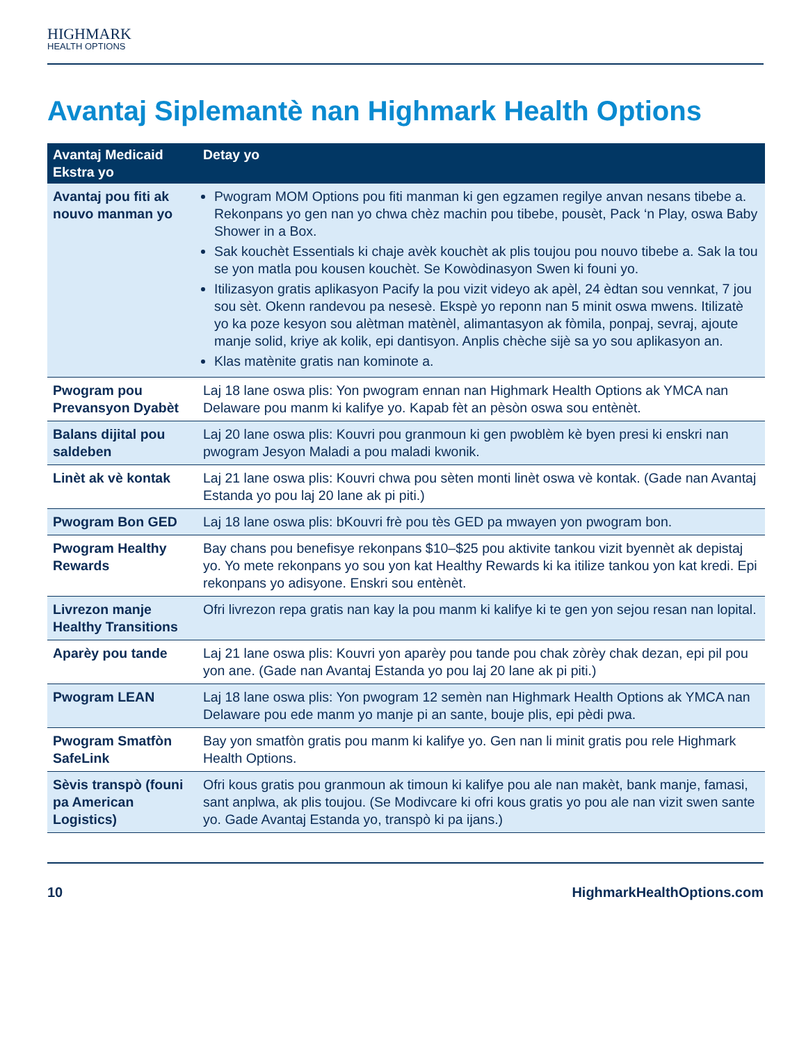HIGHMARK
HEALTH OPTIONS
Avantaj Siplemantè nan Highmark Health Options
| Avantaj Medicaid Ekstra yo | Detay yo |
| --- | --- |
| Avantaj pou fiti ak nouvo manman yo | Pwogram MOM Options pou fiti manman ki gen egzamen regilye anvan nesans tibebe a. Rekonpans yo gen nan yo chwa chèz machin pou tibebe, pousèt, Pack ‘n Play, oswa Baby Shower in a Box. Sak kouchèt Essentials ki chaje avèk kouchèt ak plis toujou pou nouvo tibebe a. Sak la tou se yon matla pou kousen kouchèt. Se Kowòdinasyon Swen ki founi yo. Itilizasyon gratis aplikasyon Pacify la pou vizit videyo ak apèl, 24 èdtan sou vennkat, 7 jou sou sèt. Okenn randevou pa nesesè. Ekspè yo reponn nan 5 minit oswa mwens. Itilizatè yo ka poze kesyon sou alètman matènèl, alimantasyon ak fòmila, ponpaj, sevraj, ajoute manje solid, kriye ak kolik, epi dantisyon. Anplis chèche sijè sa yo sou aplikasyon an. Klas matènite gratis nan kominote a. |
| Pwogram pou Prevansyon Dyabèt | Laj 18 lane oswa plis: Yon pwogram ennan nan Highmark Health Options ak YMCA nan Delaware pou manm ki kalifye yo. Kapab fèt an pèsòn oswa sou entènèt. |
| Balans dijital pou saldeben | Laj 20 lane oswa plis: Kouvri pou granmoun ki gen pwoblèm kè byen presi ki enskri nan pwogram Jesyon Maladi a pou maladi kwonik. |
| Linèt ak vè kontak | Laj 21 lane oswa plis: Kouvri chwa pou sèten monti linèt oswa vè kontak. (Gade nan Avantaj Estanda yo pou laj 20 lane ak pi piti.) |
| Pwogram Bon GED | Laj 18 lane oswa plis: bKouvri frè pou tès GED pa mwayen yon pwogram bon. |
| Pwogram Healthy Rewards | Bay chans pou benefisye rekonpans $10–$25 pou aktivite tankou vizit byennèt ak depistaj yo. Yo mete rekonpans yo sou yon kat Healthy Rewards ki ka itilize tankou yon kat kredi. Epi rekonpans yo adisyone. Enskri sou entènèt. |
| Livrezon manje Healthy Transitions | Ofri livrezon repa gratis nan kay la pou manm ki kalifye ki te gen yon sejou resan nan lopital. |
| Aparèy pou tande | Laj 21 lane oswa plis: Kouvri yon aparèy pou tande pou chak zòrèy chak dezan, epi pil pou yon ane. (Gade nan Avantaj Estanda yo pou laj 20 lane ak pi piti.) |
| Pwogram LEAN | Laj 18 lane oswa plis: Yon pwogram 12 semèn nan Highmark Health Options ak YMCA nan Delaware pou ede manm yo manje pi an sante, bouje plis, epi pèdi pwa. |
| Pwogram Smatfòn SafeLink | Bay yon smatfòn gratis pou manm ki kalifye yo. Gen nan li minit gratis pou rele Highmark Health Options. |
| Sèvis transpò (founi pa American Logistics) | Ofri kous gratis pou granmoun ak timoun ki kalifye pou ale nan makèt, bank manje, famasi, sant anplwa, ak plis toujou. (Se Modivcare ki ofri kous gratis yo pou ale nan vizit swen sante yo. Gade Avantaj Estanda yo, transpò ki pa ijans.) |
10 HighmarkHealthOptions.com